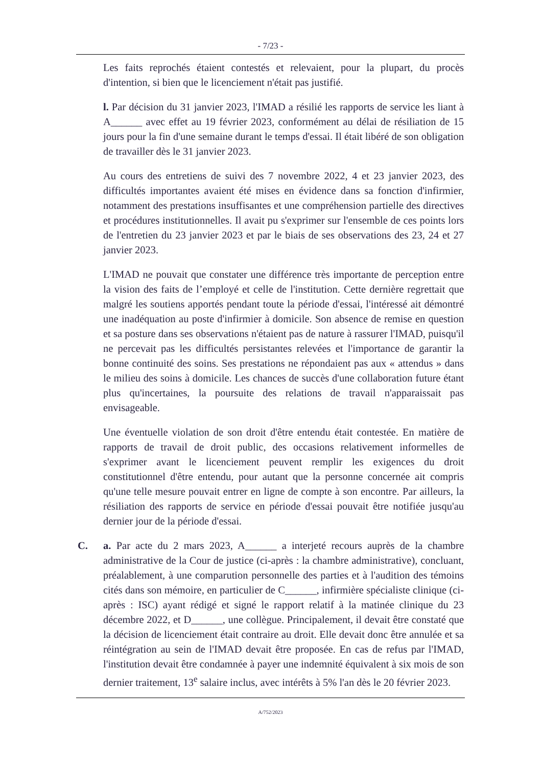- 7/23 -
Les faits reprochés étaient contestés et relevaient, pour la plupart, du procès d'intention, si bien que le licenciement n'était pas justifié.
l. Par décision du 31 janvier 2023, l'IMAD a résilié les rapports de service les liant à A______ avec effet au 19 février 2023, conformément au délai de résiliation de 15 jours pour la fin d'une semaine durant le temps d'essai. Il était libéré de son obligation de travailler dès le 31 janvier 2023.
Au cours des entretiens de suivi des 7 novembre 2022, 4 et 23 janvier 2023, des difficultés importantes avaient été mises en évidence dans sa fonction d'infirmier, notamment des prestations insuffisantes et une compréhension partielle des directives et procédures institutionnelles. Il avait pu s'exprimer sur l'ensemble de ces points lors de l'entretien du 23 janvier 2023 et par le biais de ses observations des 23, 24 et 27 janvier 2023.
L'IMAD ne pouvait que constater une différence très importante de perception entre la vision des faits de l’employé et celle de l'institution. Cette dernière regrettait que malgré les soutiens apportés pendant toute la période d'essai, l'intéressé ait démontré une inadéquation au poste d'infirmier à domicile. Son absence de remise en question et sa posture dans ses observations n'étaient pas de nature à rassurer l'IMAD, puisqu'il ne percevait pas les difficultés persistantes relevées et l'importance de garantir la bonne continuité des soins. Ses prestations ne répondaient pas aux « attendus » dans le milieu des soins à domicile. Les chances de succès d'une collaboration future étant plus qu'incertaines, la poursuite des relations de travail n'apparaissait pas envisageable.
Une éventuelle violation de son droit d'être entendu était contestée. En matière de rapports de travail de droit public, des occasions relativement informelles de s'exprimer avant le licenciement peuvent remplir les exigences du droit constitutionnel d'être entendu, pour autant que la personne concernée ait compris qu'une telle mesure pouvait entrer en ligne de compte à son encontre. Par ailleurs, la résiliation des rapports de service en période d'essai pouvait être notifiée jusqu'au dernier jour de la période d'essai.
C. a. Par acte du 2 mars 2023, A______ a interjeté recours auprès de la chambre administrative de la Cour de justice (ci-après : la chambre administrative), concluant, préalablement, à une comparution personnelle des parties et à l'audition des témoins cités dans son mémoire, en particulier de C______, infirmière spécialiste clinique (ci-après : ISC) ayant rédigé et signé le rapport relatif à la matinée clinique du 23 décembre 2022, et D______, une collègue. Principalement, il devait être constaté que la décision de licenciement était contraire au droit. Elle devait donc être annulée et sa réintégration au sein de l'IMAD devait être proposée. En cas de refus par l'IMAD, l'institution devait être condamnée à payer une indemnité équivalent à six mois de son dernier traitement, 13<sup>e</sup> salaire inclus, avec intérêts à 5% l'an dès le 20 février 2023.
A/752/2023